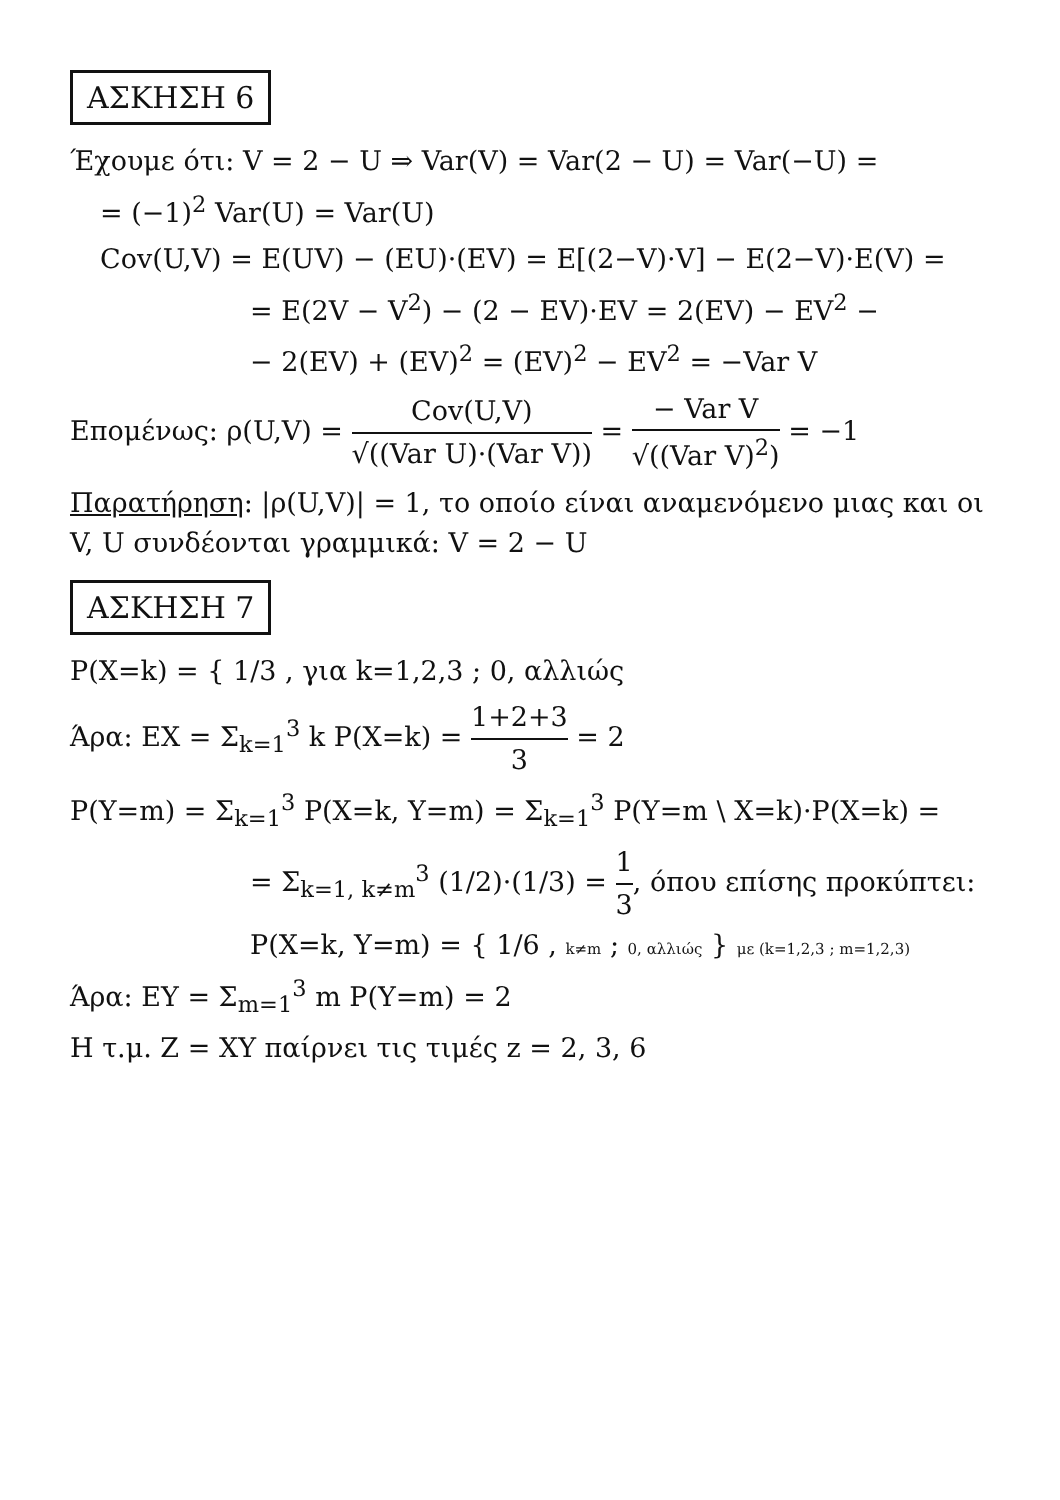ΑΣΚΗΣΗ 6
Έχουμε ότι: V = 2 − U ⇒ Var(V) = Var(2 − U) = Var(−U) =
= (−1)<sup>2</sup> Var(U) = Var(U)
Cov(U,V) = E(UV) − (EU)·(EV) = E[(2−V)·V] − E(2−V)·E(V) =
= E(2V − V<sup>2</sup>) − (2 − EV)·EV = 2(EV) − EV<sup>2</sup> −
− 2(EV) + (EV)<sup>2</sup> = (EV)<sup>2</sup> − EV<sup>2</sup> = −Var V
Επομένως: ρ(U,V) = Cov(U,V) √((Var U)·(Var V)) = − Var V √((Var V)<sup>2</sup>) = −1
Παρατήρηση: |ρ(U,V)| = 1, το οποίο είναι αναμενόμενο μιας και οι V, U συνδέονται γραμμικά: V = 2 − U
ΑΣΚΗΣΗ 7
P(X=k) = { 1/3 , για k=1,2,3 ; 0, αλλιώς
Άρα: EX = Σ<sub>k=1</sub><sup>3</sup> k P(X=k) = 1+2+3 3 = 2
P(Y=m) = Σ<sub>k=1</sub><sup>3</sup> P(X=k, Y=m) = Σ<sub>k=1</sub><sup>3</sup> P(Y=m \ X=k)·P(X=k) =
= Σ<sub>k=1, k≠m</sub><sup>3</sup> (1/2)·(1/3) = 1 3, όπου επίσης προκύπτει: P(X=k, Y=m) = { 1/6 , k≠m ; 0, αλλιώς } με (k=1,2,3 ; m=1,2,3)
Άρα: EY = Σ<sub>m=1</sub><sup>3</sup> m P(Y=m) = 2
Η τ.μ. Z = XY παίρνει τις τιμές z = 2, 3, 6